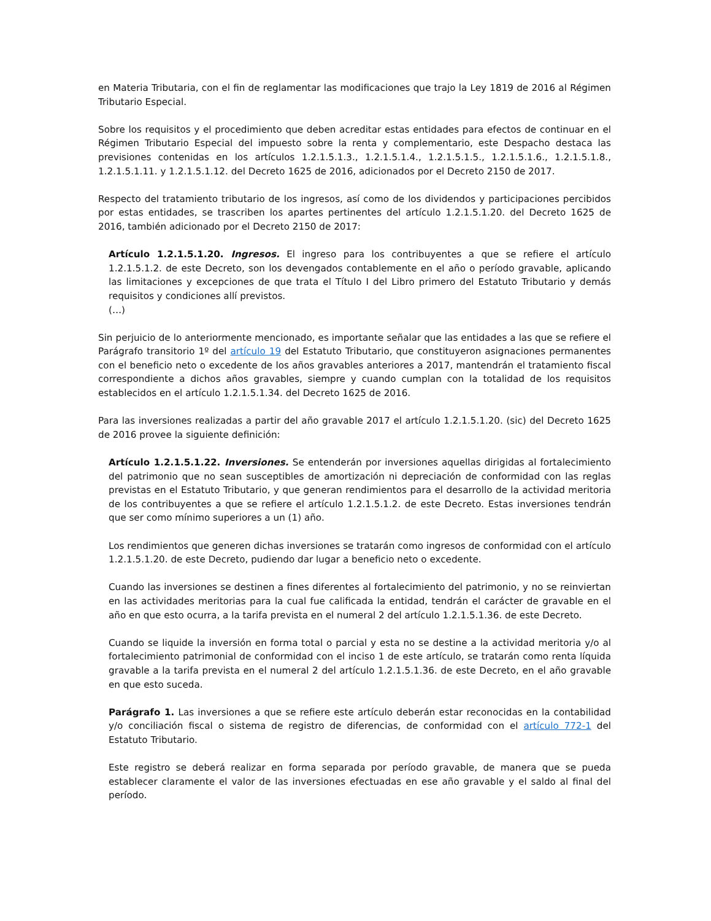en Materia Tributaria, con el fin de reglamentar las modificaciones que trajo la Ley 1819 de 2016 al Régimen Tributario Especial.
Sobre los requisitos y el procedimiento que deben acreditar estas entidades para efectos de continuar en el Régimen Tributario Especial del impuesto sobre la renta y complementario, este Despacho destaca las previsiones contenidas en los artículos 1.2.1.5.1.3., 1.2.1.5.1.4., 1.2.1.5.1.5., 1.2.1.5.1.6., 1.2.1.5.1.8., 1.2.1.5.1.11. y 1.2.1.5.1.12. del Decreto 1625 de 2016, adicionados por el Decreto 2150 de 2017.
Respecto del tratamiento tributario de los ingresos, así como de los dividendos y participaciones percibidos por estas entidades, se trascriben los apartes pertinentes del artículo 1.2.1.5.1.20. del Decreto 1625 de 2016, también adicionado por el Decreto 2150 de 2017:
Artículo 1.2.1.5.1.20. Ingresos. El ingreso para los contribuyentes a que se refiere el artículo 1.2.1.5.1.2. de este Decreto, son los devengados contablemente en el año o período gravable, aplicando las limitaciones y excepciones de que trata el Título I del Libro primero del Estatuto Tributario y demás requisitos y condiciones allí previstos.
(…)
Sin perjuicio de lo anteriormente mencionado, es importante señalar que las entidades a las que se refiere el Parágrafo transitorio 1º del artículo 19 del Estatuto Tributario, que constituyeron asignaciones permanentes con el beneficio neto o excedente de los años gravables anteriores a 2017, mantendrán el tratamiento fiscal correspondiente a dichos años gravables, siempre y cuando cumplan con la totalidad de los requisitos establecidos en el artículo 1.2.1.5.1.34. del Decreto 1625 de 2016.
Para las inversiones realizadas a partir del año gravable 2017 el artículo 1.2.1.5.1.20. (sic) del Decreto 1625 de 2016 provee la siguiente definición:
Artículo 1.2.1.5.1.22. Inversiones. Se entenderán por inversiones aquellas dirigidas al fortalecimiento del patrimonio que no sean susceptibles de amortización ni depreciación de conformidad con las reglas previstas en el Estatuto Tributario, y que generan rendimientos para el desarrollo de la actividad meritoria de los contribuyentes a que se refiere el artículo 1.2.1.5.1.2. de este Decreto. Estas inversiones tendrán que ser como mínimo superiores a un (1) año.
Los rendimientos que generen dichas inversiones se tratarán como ingresos de conformidad con el artículo 1.2.1.5.1.20. de este Decreto, pudiendo dar lugar a beneficio neto o excedente.
Cuando las inversiones se destinen a fines diferentes al fortalecimiento del patrimonio, y no se reinviertan en las actividades meritorias para la cual fue calificada la entidad, tendrán el carácter de gravable en el año en que esto ocurra, a la tarifa prevista en el numeral 2 del artículo 1.2.1.5.1.36. de este Decreto.
Cuando se liquide la inversión en forma total o parcial y esta no se destine a la actividad meritoria y/o al fortalecimiento patrimonial de conformidad con el inciso 1 de este artículo, se tratarán como renta líquida gravable a la tarifa prevista en el numeral 2 del artículo 1.2.1.5.1.36. de este Decreto, en el año gravable en que esto suceda.
Parágrafo 1. Las inversiones a que se refiere este artículo deberán estar reconocidas en la contabilidad y/o conciliación fiscal o sistema de registro de diferencias, de conformidad con el artículo 772-1 del Estatuto Tributario.
Este registro se deberá realizar en forma separada por período gravable, de manera que se pueda establecer claramente el valor de las inversiones efectuadas en ese año gravable y el saldo al final del período.